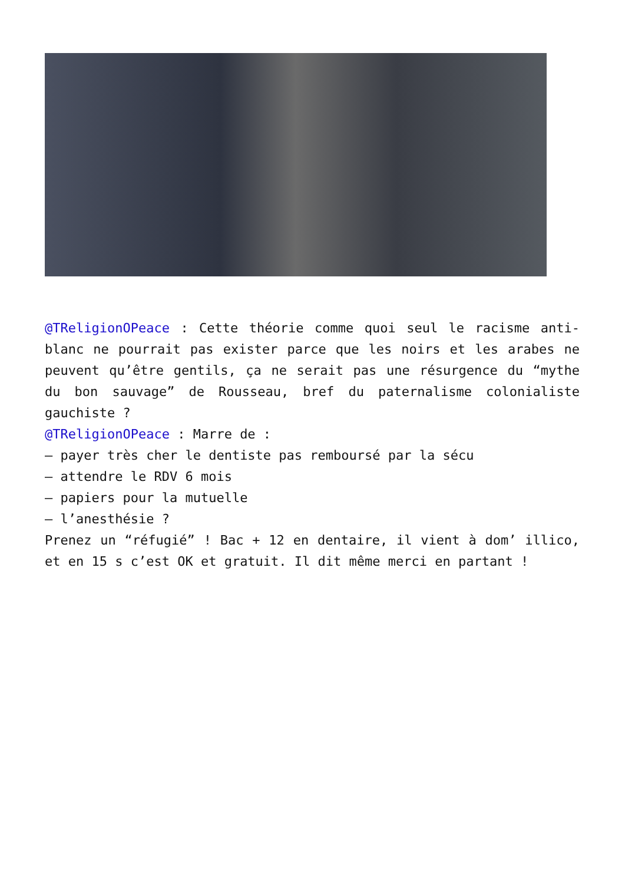@TReligionOPeace : Cette théorie comme quoi seul le racisme anti-blanc ne pourrait pas exister parce que les noirs et les arabes ne peuvent qu’être gentils, ça ne serait pas une résurgence du “mythe du bon sauvage” de Rousseau, bref du paternalisme colonialiste gauchiste ?
@TReligionOPeace : Marre de :
– payer très cher le dentiste pas remboursé par la sécu
– attendre le RDV 6 mois
– papiers pour la mutuelle
– l’anesthésie ?
Prenez un “réfugié” ! Bac + 12 en dentaire, il vient à dom’ illico, et en 15 s c’est OK et gratuit. Il dit même merci en partant !